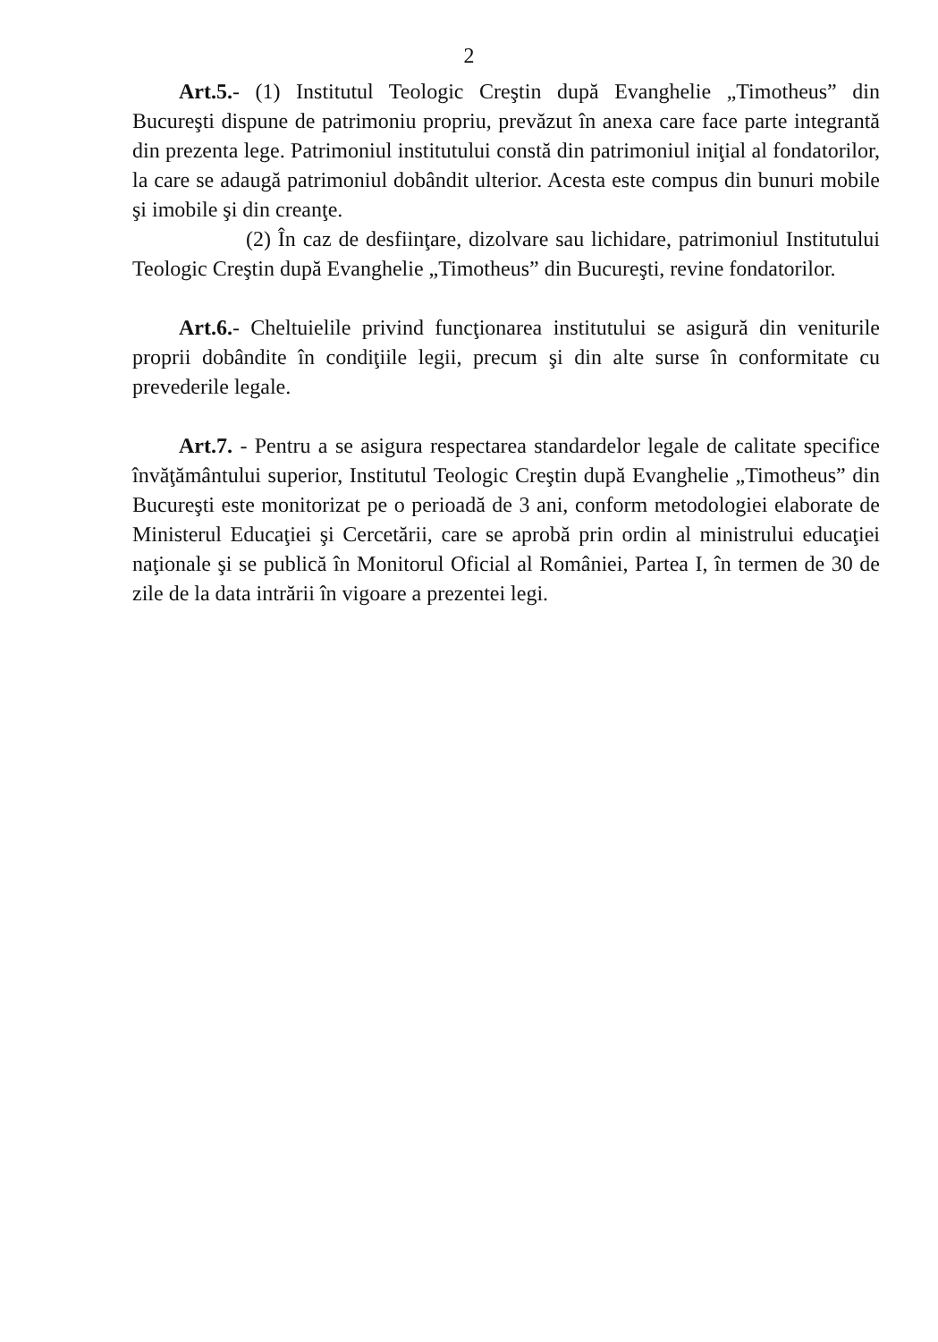2
Art.5.- (1) Institutul Teologic Creştin după Evanghelie „Timotheus” din Bucureşti dispune de patrimoniu propriu, prevăzut în anexa care face parte integrantă din prezenta lege. Patrimoniul institutului constă din patrimoniul iniţial al fondatorilor, la care se adaugă patrimoniul dobândit ulterior. Acesta este compus din bunuri mobile şi imobile şi din creanţe.
(2) În caz de desfiinţare, dizolvare sau lichidare, patrimoniul Institutului Teologic Creştin după Evanghelie „Timotheus” din Bucureşti, revine fondatorilor.
Art.6.- Cheltuielile privind funcţionarea institutului se asigură din veniturile proprii dobândite în condiţiile legii, precum şi din alte surse în conformitate cu prevederile legale.
Art.7. - Pentru a se asigura respectarea standardelor legale de calitate specifice învăţământului superior, Institutul Teologic Creştin după Evanghelie „Timotheus” din Bucureşti este monitorizat pe o perioadă de 3 ani, conform metodologiei elaborate de Ministerul Educaţiei şi Cercetării, care se aprobă prin ordin al ministrului educaţiei naţionale şi se publică în Monitorul Oficial al României, Partea I, în termen de 30 de zile de la data intrării în vigoare a prezentei legi.